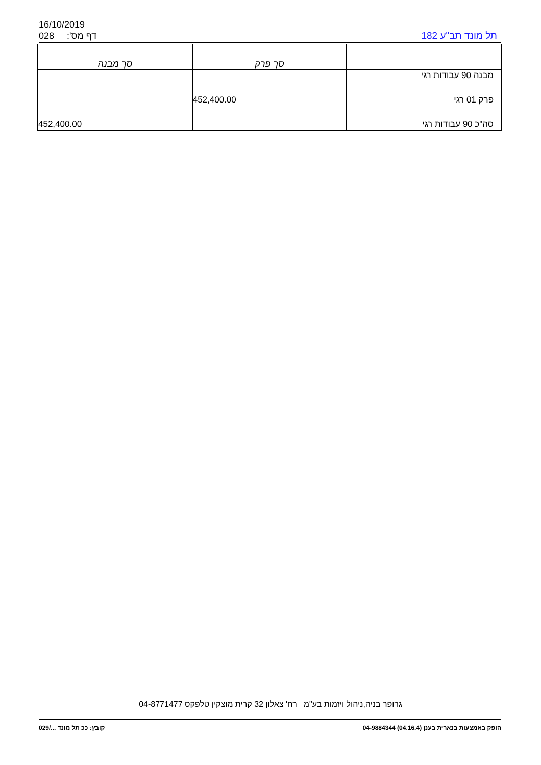16/10/2019
028 דף מס': תל מונד תב"ע 182
| | סך פרק | סך מבנה |
| --- | --- | --- |
| מבנה 90 עבודות רגי | | |
| פרק 01 רגי | 452,400.00 | |
| סה"כ 90 עבודות רגי | | 452,400.00 |
גרופר בניה,ניהול ויזמות בע"מ רח' צאלון 32 קרית מוצקין טלפקס 04-8771477
הופק באמצעות בנארית בענן (04.16.4) 04-9884344 קובץ: ככ תל מונד .../029